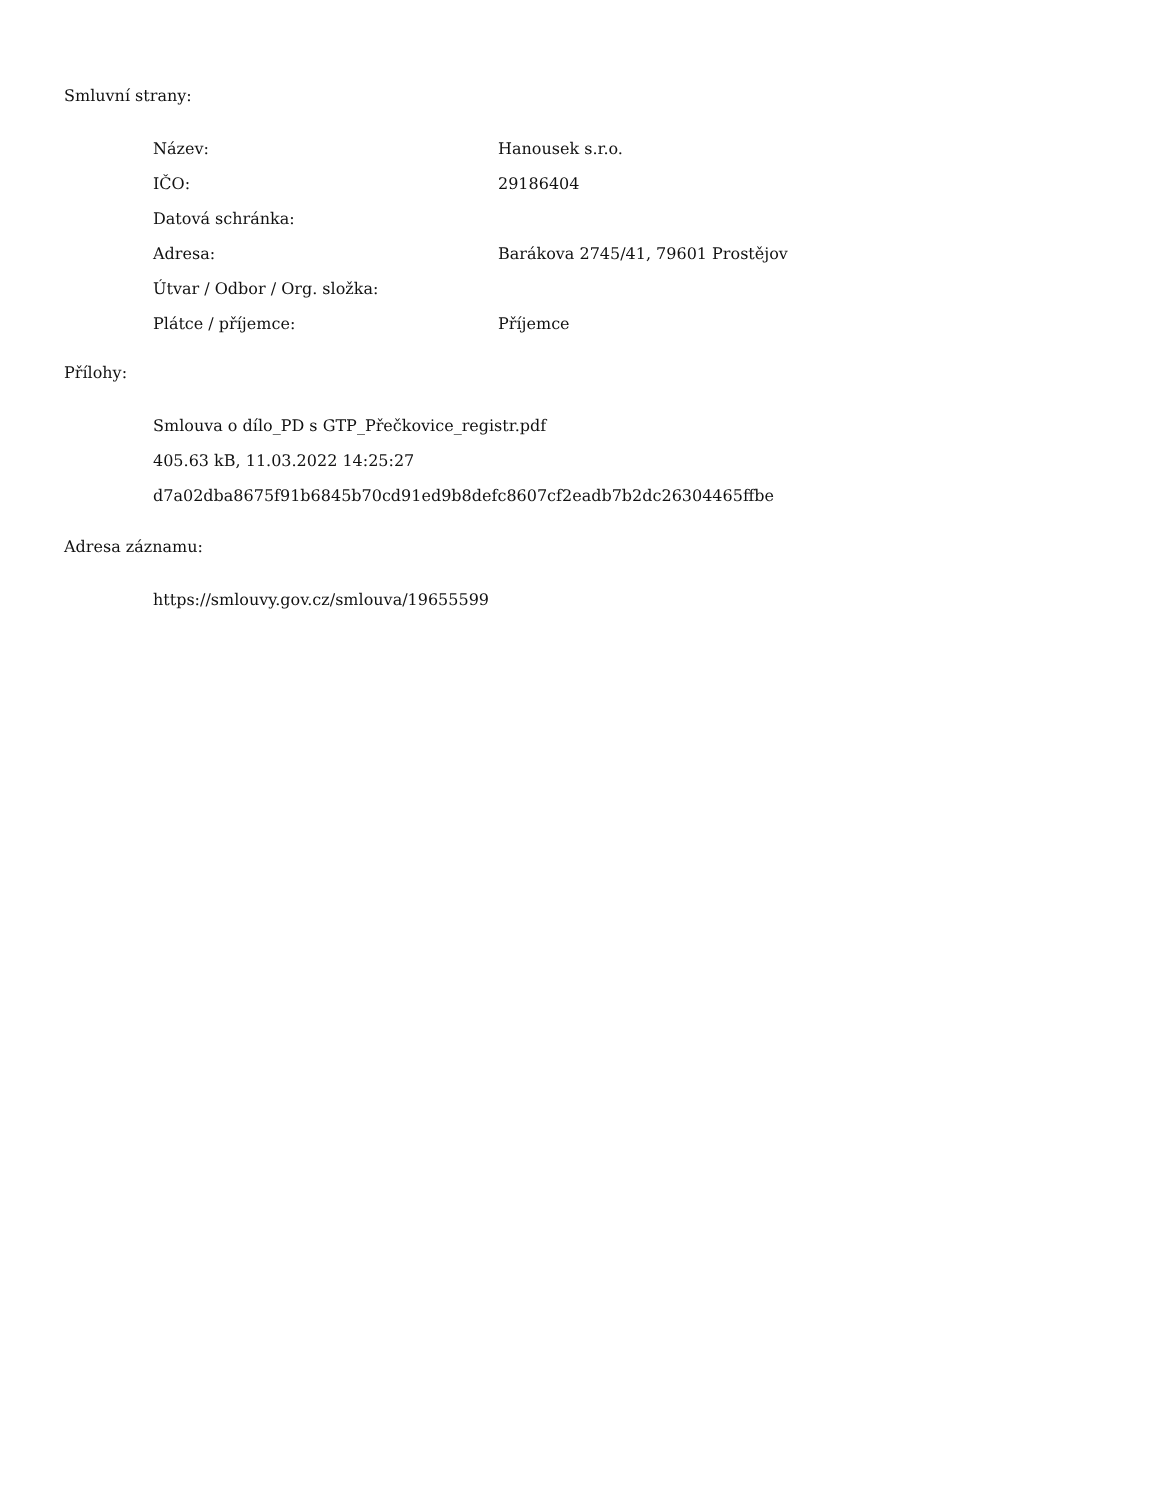Smluvní strany:
| Název: | Hanousek s.r.o. |
| IČO: | 29186404 |
| Datová schránka: | |
| Adresa: | Barákova 2745/41, 79601 Prostějov |
| Útvar / Odbor / Org. složka: | |
| Plátce / příjemce: | Příjemce |
Přílohy:
Smlouva o dílo_PD s GTP_Přečkovice_registr.pdf
405.63 kB, 11.03.2022 14:25:27
d7a02dba8675f91b6845b70cd91ed9b8defc8607cf2eadb7b2dc26304465ffbe
Adresa záznamu:
https://smlouvy.gov.cz/smlouva/19655599